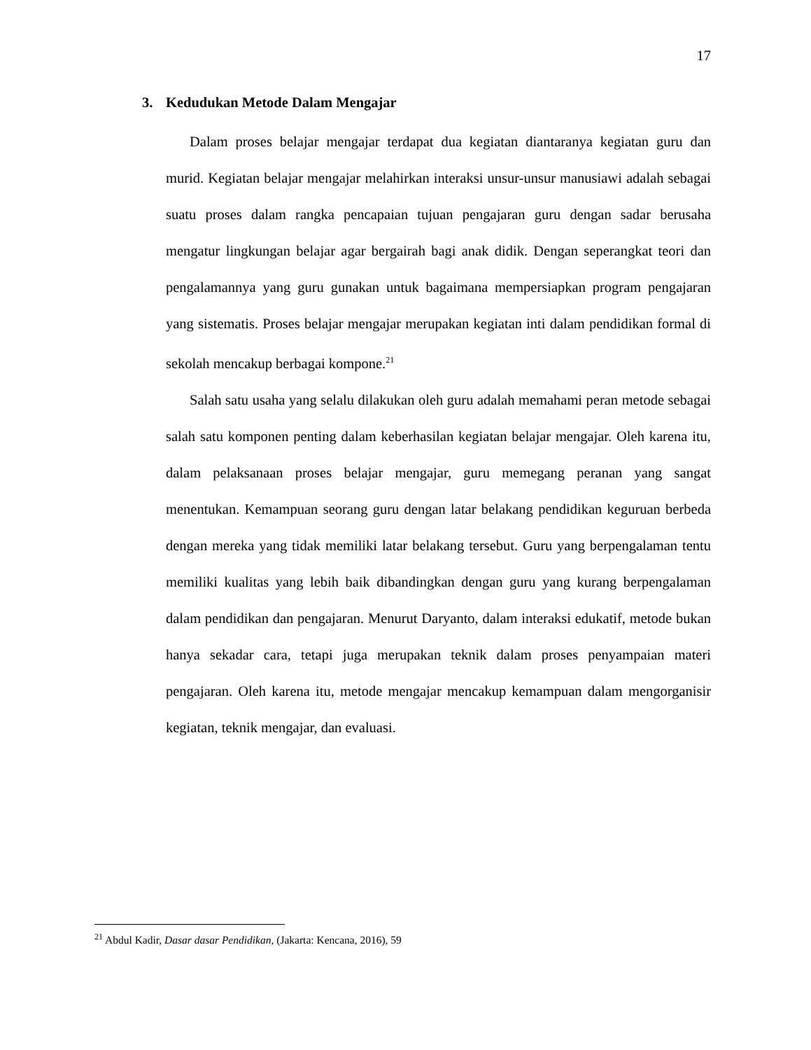17
3. Kedudukan Metode Dalam Mengajar
Dalam proses belajar mengajar terdapat dua kegiatan diantaranya kegiatan guru dan murid. Kegiatan belajar mengajar melahirkan interaksi unsur-unsur manusiawi adalah sebagai suatu proses dalam rangka pencapaian tujuan pengajaran guru dengan sadar berusaha mengatur lingkungan belajar agar bergairah bagi anak didik. Dengan seperangkat teori dan pengalamannya yang guru gunakan untuk bagaimana mempersiapkan program pengajaran yang sistematis. Proses belajar mengajar merupakan kegiatan inti dalam pendidikan formal di sekolah mencakup berbagai kompone.<sup>21</sup>
Salah satu usaha yang selalu dilakukan oleh guru adalah memahami peran metode sebagai salah satu komponen penting dalam keberhasilan kegiatan belajar mengajar. Oleh karena itu, dalam pelaksanaan proses belajar mengajar, guru memegang peranan yang sangat menentukan. Kemampuan seorang guru dengan latar belakang pendidikan keguruan berbeda dengan mereka yang tidak memiliki latar belakang tersebut. Guru yang berpengalaman tentu memiliki kualitas yang lebih baik dibandingkan dengan guru yang kurang berpengalaman dalam pendidikan dan pengajaran. Menurut Daryanto, dalam interaksi edukatif, metode bukan hanya sekadar cara, tetapi juga merupakan teknik dalam proses penyampaian materi pengajaran. Oleh karena itu, metode mengajar mencakup kemampuan dalam mengorganisir kegiatan, teknik mengajar, dan evaluasi.
<sup>21</sup> Abdul Kadir, Dasar dasar Pendidikan, (Jakarta: Kencana, 2016), 59